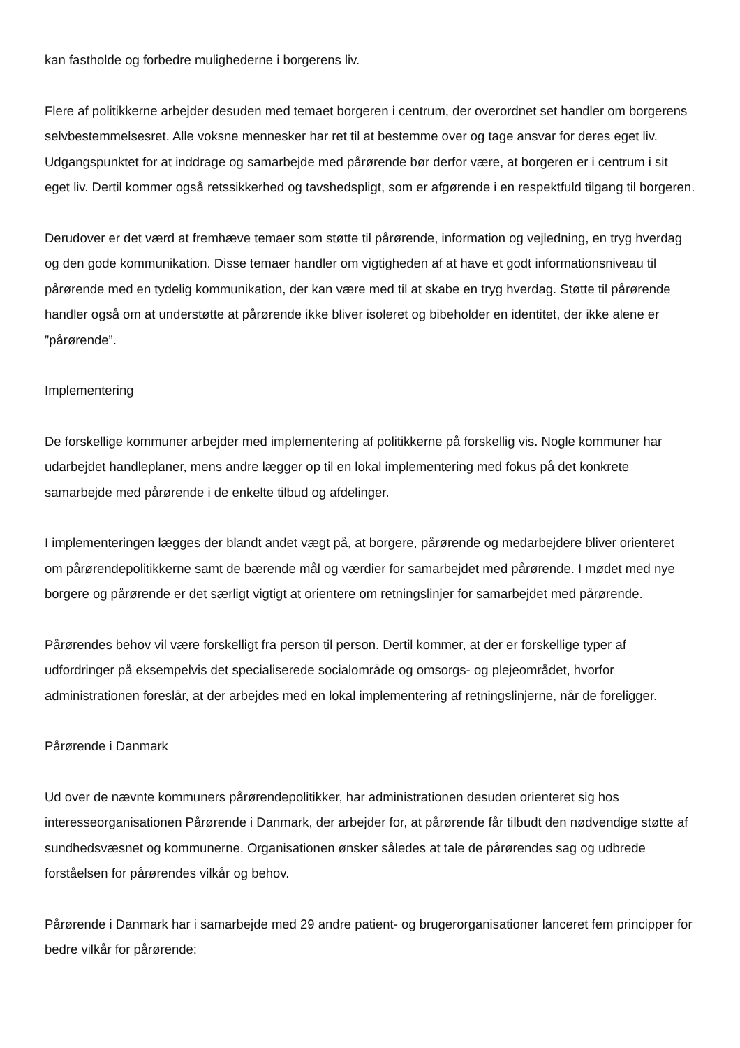kan fastholde og forbedre mulighederne i borgerens liv.
Flere af politikkerne arbejder desuden med temaet borgeren i centrum, der overordnet set handler om borgerens selvbestemmelsesret. Alle voksne mennesker har ret til at bestemme over og tage ansvar for deres eget liv. Udgangspunktet for at inddrage og samarbejde med pårørende bør derfor være, at borgeren er i centrum i sit eget liv. Dertil kommer også retssikkerhed og tavshedspligt, som er afgørende i en respektfuld tilgang til borgeren.
Derudover er det værd at fremhæve temaer som støtte til pårørende, information og vejledning, en tryg hverdag og den gode kommunikation. Disse temaer handler om vigtigheden af at have et godt informationsniveau til pårørende med en tydelig kommunikation, der kan være med til at skabe en tryg hverdag. Støtte til pårørende handler også om at understøtte at pårørende ikke bliver isoleret og bibeholder en identitet, der ikke alene er ”pårørende”.
Implementering
De forskellige kommuner arbejder med implementering af politikkerne på forskellig vis. Nogle kommuner har udarbejdet handleplaner, mens andre lægger op til en lokal implementering med fokus på det konkrete samarbejde med pårørende i de enkelte tilbud og afdelinger.
I implementeringen lægges der blandt andet vægt på, at borgere, pårørende og medarbejdere bliver orienteret om pårørendepolitikkerne samt de bærende mål og værdier for samarbejdet med pårørende. I mødet med nye borgere og pårørende er det særligt vigtigt at orientere om retningslinjer for samarbejdet med pårørende.
Pårørendes behov vil være forskelligt fra person til person. Dertil kommer, at der er forskellige typer af udfordringer på eksempelvis det specialiserede socialområde og omsorgs- og plejeområdet, hvorfor administrationen foreslår, at der arbejdes med en lokal implementering af retningslinjerne, når de foreligger.
Pårørende i Danmark
Ud over de nævnte kommuners pårørendepolitikker, har administrationen desuden orienteret sig hos interesseorganisationen Pårørende i Danmark, der arbejder for, at pårørende får tilbudt den nødvendige støtte af sundhedsvæsnet og kommunerne. Organisationen ønsker således at tale de pårørendes sag og udbrede forståelsen for pårørendes vilkår og behov.
Pårørende i Danmark har i samarbejde med 29 andre patient- og brugerorganisationer lanceret fem principper for bedre vilkår for pårørende: